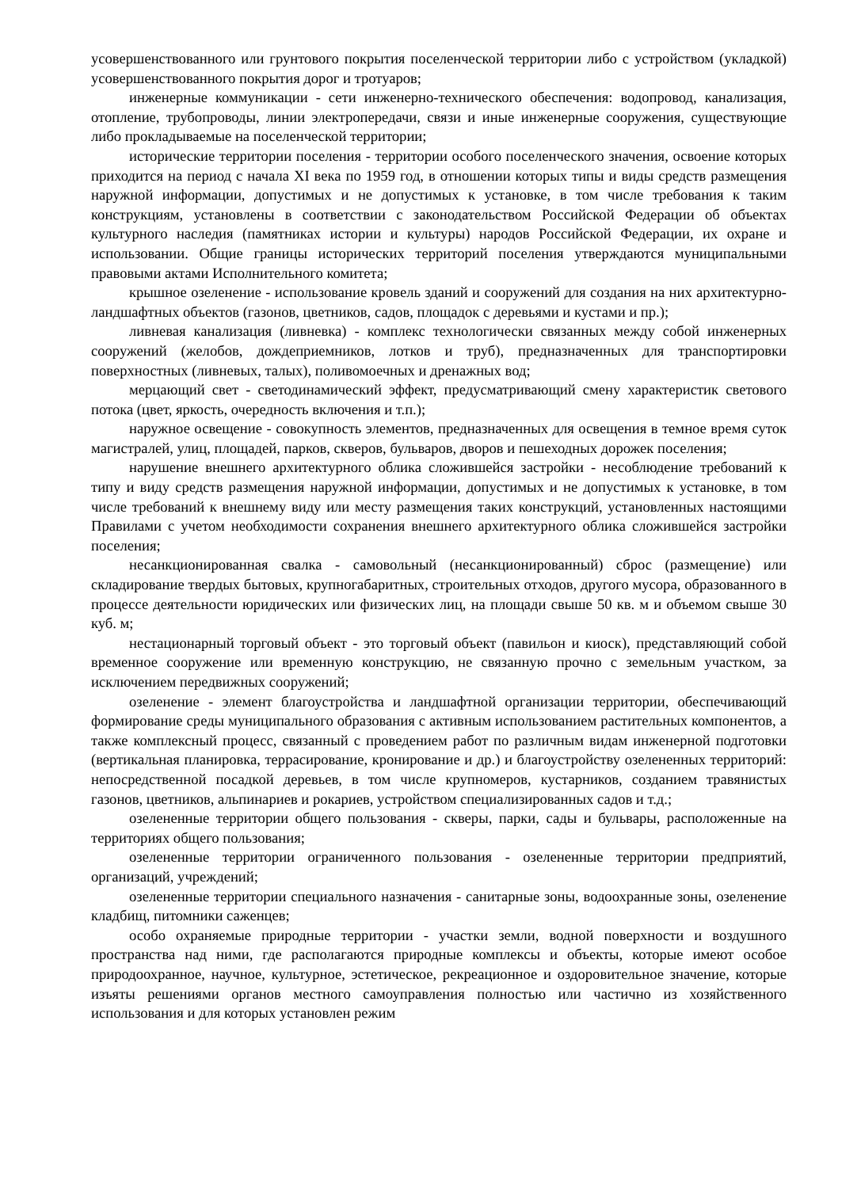усовершенствованного или грунтового покрытия поселенческой территории либо с устройством (укладкой) усовершенствованного покрытия дорог и тротуаров;
инженерные коммуникации - сети инженерно-технического обеспечения: водопровод, канализация, отопление, трубопроводы, линии электропередачи, связи и иные инженерные сооружения, существующие либо прокладываемые на поселенческой территории;
исторические территории поселения - территории особого поселенческого значения, освоение которых приходится на период с начала XI века по 1959 год, в отношении которых типы и виды средств размещения наружной информации, допустимых и не допустимых к установке, в том числе требования к таким конструкциям, установлены в соответствии с законодательством Российской Федерации об объектах культурного наследия (памятниках истории и культуры) народов Российской Федерации, их охране и использовании. Общие границы исторических территорий поселения утверждаются муниципальными правовыми актами Исполнительного комитета;
крышное озеленение - использование кровель зданий и сооружений для создания на них архитектурно-ландшафтных объектов (газонов, цветников, садов, площадок с деревьями и кустами и пр.);
ливневая канализация (ливневка) - комплекс технологически связанных между собой инженерных сооружений (желобов, дождеприемников, лотков и труб), предназначенных для транспортировки поверхностных (ливневых, талых), поливомоечных и дренажных вод;
мерцающий свет - светодинамический эффект, предусматривающий смену характеристик светового потока (цвет, яркость, очередность включения и т.п.);
наружное освещение - совокупность элементов, предназначенных для освещения в темное время суток магистралей, улиц, площадей, парков, скверов, бульваров, дворов и пешеходных дорожек поселения;
нарушение внешнего архитектурного облика сложившейся застройки - несоблюдение требований к типу и виду средств размещения наружной информации, допустимых и не допустимых к установке, в том числе требований к внешнему виду или месту размещения таких конструкций, установленных настоящими Правилами с учетом необходимости сохранения внешнего архитектурного облика сложившейся застройки поселения;
несанкционированная свалка - самовольный (несанкционированный) сброс (размещение) или складирование твердых бытовых, крупногабаритных, строительных отходов, другого мусора, образованного в процессе деятельности юридических или физических лиц, на площади свыше 50 кв. м и объемом свыше 30 куб. м;
нестационарный торговый объект - это торговый объект (павильон и киоск), представляющий собой временное сооружение или временную конструкцию, не связанную прочно с земельным участком, за исключением передвижных сооружений;
озеленение - элемент благоустройства и ландшафтной организации территории, обеспечивающий формирование среды муниципального образования с активным использованием растительных компонентов, а также комплексный процесс, связанный с проведением работ по различным видам инженерной подготовки (вертикальная планировка, террасирование, кронирование и др.) и благоустройству озелененных территорий: непосредственной посадкой деревьев, в том числе крупномеров, кустарников, созданием травянистых газонов, цветников, альпинариев и рокариев, устройством специализированных садов и т.д.;
озелененные территории общего пользования - скверы, парки, сады и бульвары, расположенные на территориях общего пользования;
озелененные территории ограниченного пользования - озелененные территории предприятий, организаций, учреждений;
озелененные территории специального назначения - санитарные зоны, водоохранные зоны, озеленение кладбищ, питомники саженцев;
особо охраняемые природные территории - участки земли, водной поверхности и воздушного пространства над ними, где располагаются природные комплексы и объекты, которые имеют особое природоохранное, научное, культурное, эстетическое, рекреационное и оздоровительное значение, которые изъяты решениями органов местного самоуправления полностью или частично из хозяйственного использования и для которых установлен режим